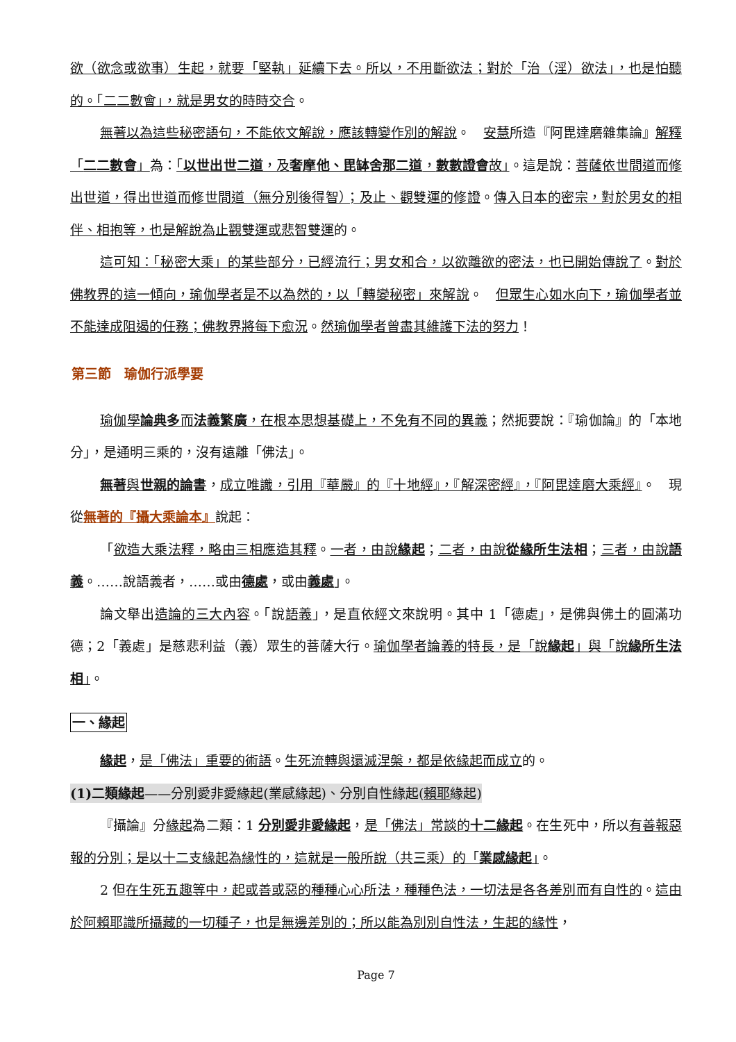欲（欲念或欲事）生起，就要「堅執」延續下去。所以，不用斷欲法；對於「治（淫）欲法」，也是怕聽的。「二二數會」，就是男女的時時交合。
無著以為這些秘密語句，不能依文解說，應該轉變作別的解說。　安慧所造『阿毘達磨雜集論』解釋「二二數會」為：「以世出世二道，及奢摩他、毘缽舍那二道，數數證會故」。這是說：菩薩依世間道而修出世道，得出世道而修世間道（無分別後得智）；及止、觀雙運的修證。傳入日本的密宗，對於男女的相伴、相抱等，也是解說為止觀雙運或悲智雙運的。
這可知：「秘密大乘」的某些部分，已經流行；男女和合，以欲離欲的密法，也已開始傳說了。對於佛教界的這一傾向，瑜伽學者是不以為然的，以「轉變秘密」來解說。　但眾生心如水向下，瑜伽學者並不能達成阻遏的任務；佛教界將每下愈況。然瑜伽學者曾盡其維護下法的努力！
第三節　瑜伽行派學要
瑜伽學論典多而法義繁廣，在根本思想基礎上，不免有不同的異義；然扼要說：『瑜伽論』的「本地分」，是通明三乘的，沒有遠離「佛法」。
無著與世親的論書，成立唯識，引用『華嚴』的『十地經』，『解深密經』，『阿毘達磨大乘經』。　現從無著的『攝大乘論本』說起：
「欲造大乘法釋，略由三相應造其釋。一者，由說緣起；二者，由說從緣所生法相；三者，由說語義。……說語義者，……或由德處，或由義處」。
論文舉出造論的三大內容。「說語義」，是直依經文來說明。其中 1「德處」，是佛與佛土的圓滿功德；2「義處」是慈悲利益（義）眾生的菩薩大行。瑜伽學者論義的特長，是「說緣起」與「說緣所生法相」。
一、緣起
緣起，是「佛法」重要的術語。生死流轉與還滅涅槃，都是依緣起而成立的。
(1)二類緣起——分別愛非愛緣起(業感緣起)、分別自性緣起(賴耶緣起)
『攝論』分緣起為二類：1 分別愛非愛緣起，是「佛法」常談的十二緣起。在生死中，所以有善報惡報的分別；是以十二支緣起為緣性的，這就是一般所說（共三乘）的「業感緣起」。
2 但在生死五趣等中，起或善或惡的種種心心所法，種種色法，一切法是各各差別而有自性的。這由於阿賴耶識所攝藏的一切種子，也是無邊差別的；所以能為別別自性法，生起的緣性，
Page 7